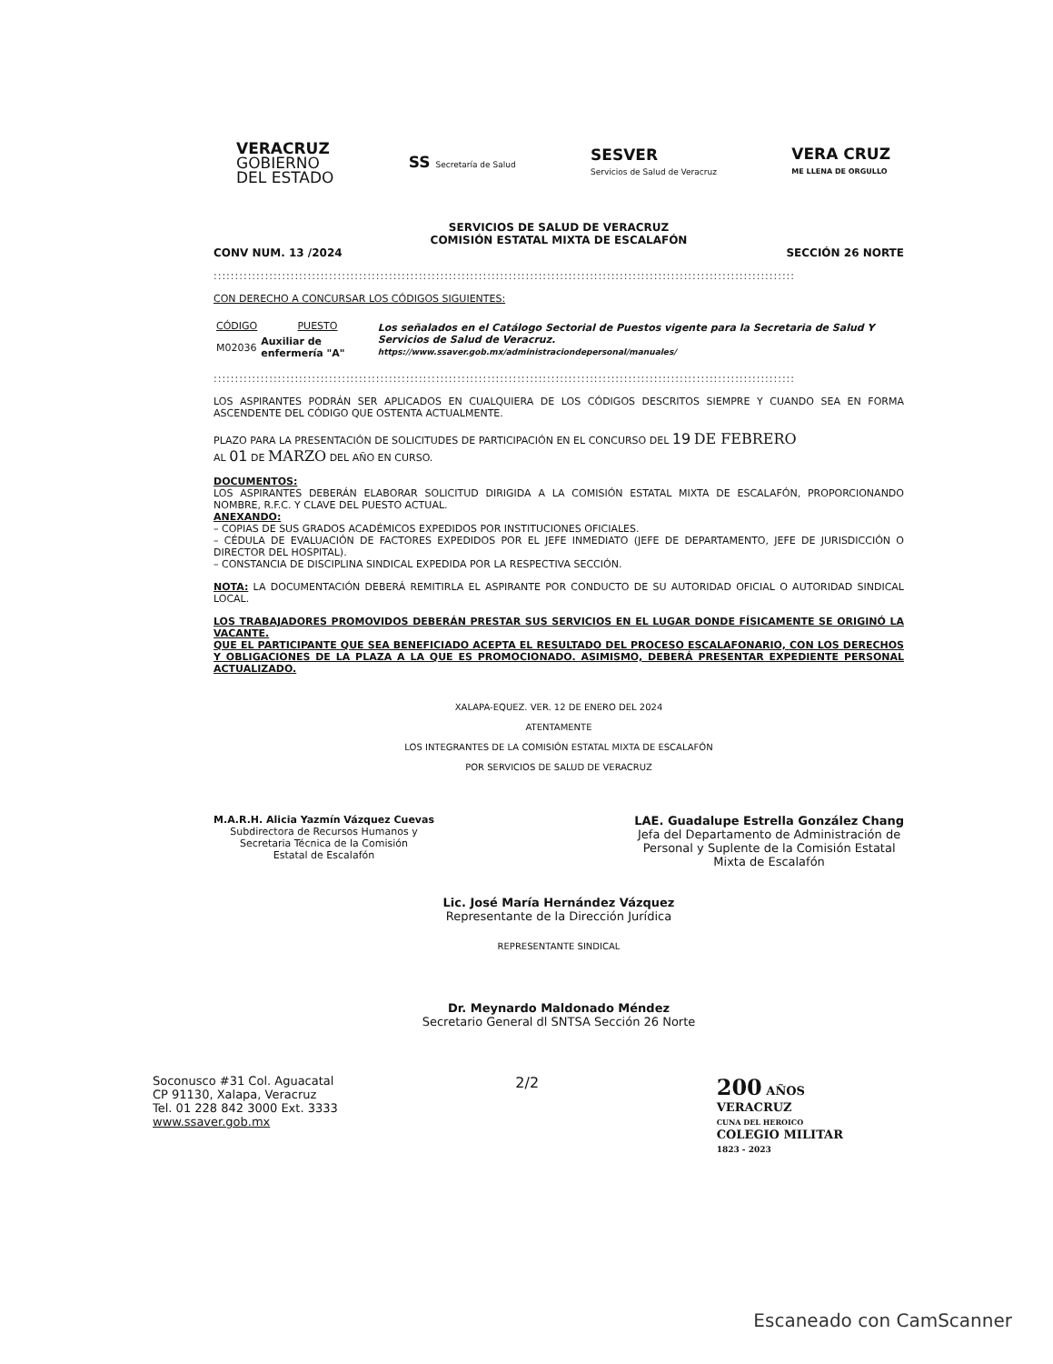VERACRUZ
GOBIERNO
DEL ESTADO
SS Secretaría de Salud
SESVER
Servicios de Salud de Veracruz
VERA CRUZ
ME LLENA DE ORGULLO
SERVICIOS DE SALUD DE VERACRUZ
COMISIÓN ESTATAL MIXTA DE ESCALAFÓN
CONV NUM. 13 /2024 SECCIÓN 26 NORTE
::::::::::::::::::::::::::::::::::::::::::::::::::::::::::::::::::::::::::::::::::::::::::::::::::::::::::::::::::::::::::::::::::::::::
CON DERECHO A CONCURSAR LOS CÓDIGOS SIGUIENTES:
| CÓDIGO | PUESTO | Los señalados en el Catálogo Sectorial de Puestos vigente para la Secretaria de Salud Y Servicios de Salud de Veracruz. https://www.ssaver.gob.mx/administraciondepersonal/manuales/ |
| M02036 | Auxiliar de enfermería "A" | |
::::::::::::::::::::::::::::::::::::::::::::::::::::::::::::::::::::::::::::::::::::::::::::::::::::::::::::::::::::::::::::::::::::::::
LOS ASPIRANTES PODRÁN SER APLICADOS EN CUALQUIERA DE LOS CÓDIGOS DESCRITOS SIEMPRE Y CUANDO SEA EN FORMA ASCENDENTE DEL CÓDIGO QUE OSTENTA ACTUALMENTE.
PLAZO PARA LA PRESENTACIÓN DE SOLICITUDES DE PARTICIPACIÓN EN EL CONCURSO DEL 19 DE FEBRERO
AL 01 DE MARZO DEL AÑO EN CURSO.
DOCUMENTOS:
LOS ASPIRANTES DEBERÁN ELABORAR SOLICITUD DIRIGIDA A LA COMISIÓN ESTATAL MIXTA DE ESCALAFÓN, PROPORCIONANDO NOMBRE, R.F.C. Y CLAVE DEL PUESTO ACTUAL.
ANEXANDO:
– COPIAS DE SUS GRADOS ACADÉMICOS EXPEDIDOS POR INSTITUCIONES OFICIALES.
– CÉDULA DE EVALUACIÓN DE FACTORES EXPEDIDOS POR EL JEFE INMEDIATO (JEFE DE DEPARTAMENTO, JEFE DE JURISDICCIÓN O DIRECTOR DEL HOSPITAL).
– CONSTANCIA DE DISCIPLINA SINDICAL EXPEDIDA POR LA RESPECTIVA SECCIÓN.
NOTA: LA DOCUMENTACIÓN DEBERÁ REMITIRLA EL ASPIRANTE POR CONDUCTO DE SU AUTORIDAD OFICIAL O AUTORIDAD SINDICAL LOCAL.
LOS TRABAJADORES PROMOVIDOS DEBERÁN PRESTAR SUS SERVICIOS EN EL LUGAR DONDE FÍSICAMENTE SE ORIGINÓ LA VACANTE.
QUE EL PARTICIPANTE QUE SEA BENEFICIADO ACEPTA EL RESULTADO DEL PROCESO ESCALAFONARIO, CON LOS DERECHOS Y OBLIGACIONES DE LA PLAZA A LA QUE ES PROMOCIONADO. ASIMISMO, DEBERÁ PRESENTAR EXPEDIENTE PERSONAL ACTUALIZADO.
XALAPA-EQUEZ. VER. 12 DE ENERO DEL 2024
ATENTAMENTE
LOS INTEGRANTES DE LA COMISIÓN ESTATAL MIXTA DE ESCALAFÓN
POR SERVICIOS DE SALUD DE VERACRUZ
M.A.R.H. Alicia Yazmín Vázquez Cuevas
Subdirectora de Recursos Humanos y
Secretaria Técnica de la Comisión
Estatal de Escalafón
LAE. Guadalupe Estrella González Chang
Jefa del Departamento de Administración de
Personal y Suplente de la Comisión Estatal
Mixta de Escalafón
Lic. José María Hernández Vázquez
Representante de la Dirección Jurídica
REPRESENTANTE SINDICAL
Dr. Meynardo Maldonado Méndez
Secretario General dl SNTSA Sección 26 Norte
Soconusco #31 Col. Aguacatal
CP 91130, Xalapa, Veracruz
Tel. 01 228 842 3000 Ext. 3333
www.ssaver.gob.mx
2/2
200 AÑOS
VERACRUZ
CUNA DEL HEROICO
COLEGIO MILITAR
1823 - 2023
Escaneado con CamScanner